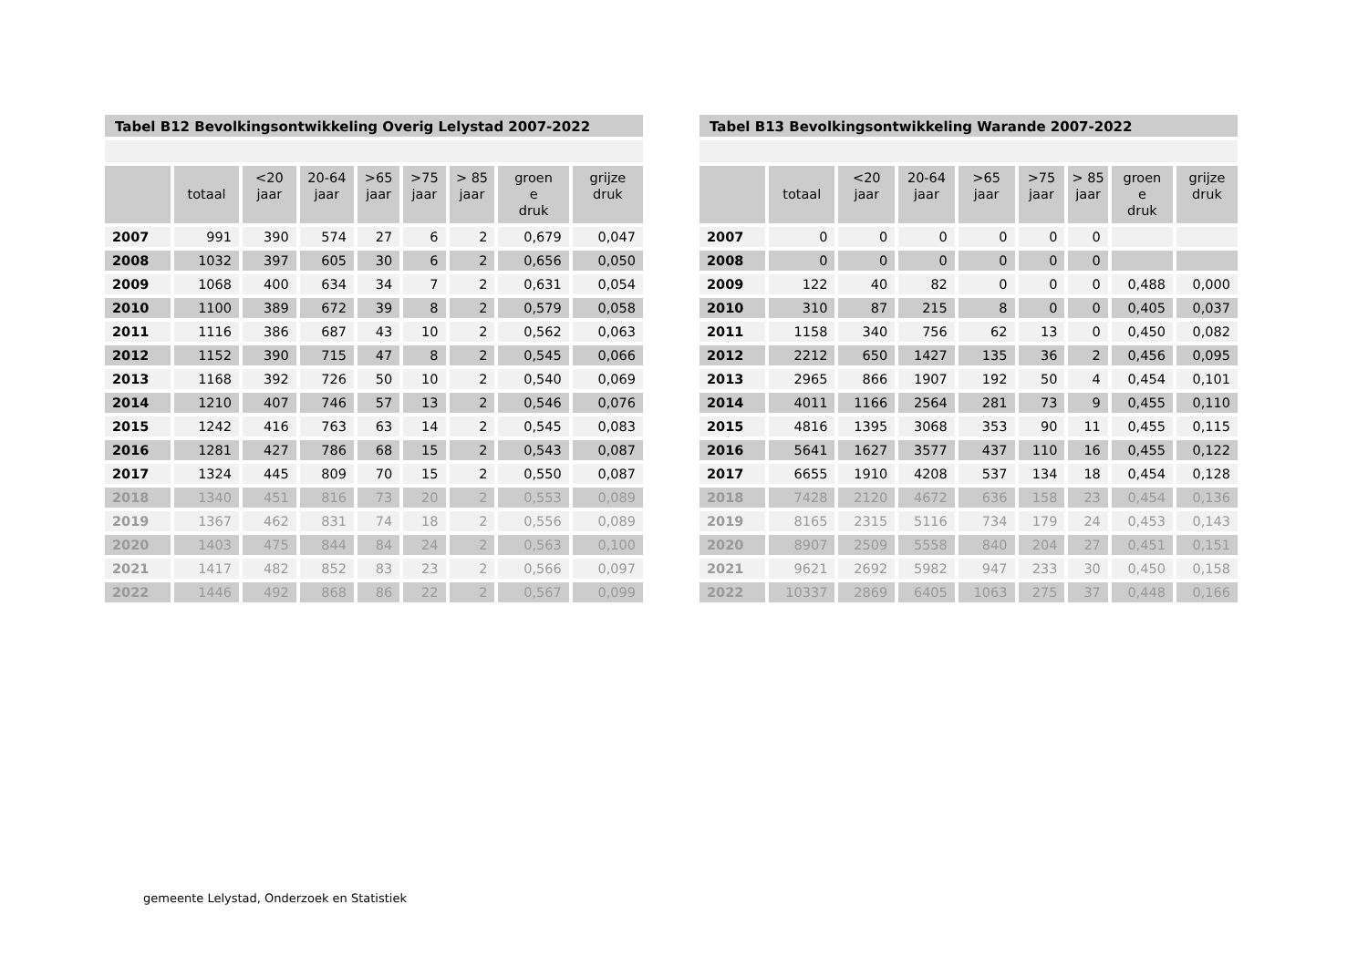Tabel B12 Bevolkingsontwikkeling Overig Lelystad 2007-2022
| | totaal | <20 jaar | 20-64 jaar | >65 jaar | >75 jaar | > 85 jaar | groen e druk | grijze druk |
| --- | --- | --- | --- | --- | --- | --- | --- | --- |
| 2007 | 991 | 390 | 574 | 27 | 6 | 2 | 0,679 | 0,047 |
| 2008 | 1032 | 397 | 605 | 30 | 6 | 2 | 0,656 | 0,050 |
| 2009 | 1068 | 400 | 634 | 34 | 7 | 2 | 0,631 | 0,054 |
| 2010 | 1100 | 389 | 672 | 39 | 8 | 2 | 0,579 | 0,058 |
| 2011 | 1116 | 386 | 687 | 43 | 10 | 2 | 0,562 | 0,063 |
| 2012 | 1152 | 390 | 715 | 47 | 8 | 2 | 0,545 | 0,066 |
| 2013 | 1168 | 392 | 726 | 50 | 10 | 2 | 0,540 | 0,069 |
| 2014 | 1210 | 407 | 746 | 57 | 13 | 2 | 0,546 | 0,076 |
| 2015 | 1242 | 416 | 763 | 63 | 14 | 2 | 0,545 | 0,083 |
| 2016 | 1281 | 427 | 786 | 68 | 15 | 2 | 0,543 | 0,087 |
| 2017 | 1324 | 445 | 809 | 70 | 15 | 2 | 0,550 | 0,087 |
| 2018 | 1340 | 451 | 816 | 73 | 20 | 2 | 0,553 | 0,089 |
| 2019 | 1367 | 462 | 831 | 74 | 18 | 2 | 0,556 | 0,089 |
| 2020 | 1403 | 475 | 844 | 84 | 24 | 2 | 0,563 | 0,100 |
| 2021 | 1417 | 482 | 852 | 83 | 23 | 2 | 0,566 | 0,097 |
| 2022 | 1446 | 492 | 868 | 86 | 22 | 2 | 0,567 | 0,099 |
Tabel B13 Bevolkingsontwikkeling Warande 2007-2022
| | totaal | <20 jaar | 20-64 jaar | >65 jaar | >75 jaar | > 85 jaar | groen e druk | grijze druk |
| --- | --- | --- | --- | --- | --- | --- | --- | --- |
| 2007 | 0 | 0 | 0 | 0 | 0 | 0 | | |
| 2008 | 0 | 0 | 0 | 0 | 0 | 0 | | |
| 2009 | 122 | 40 | 82 | 0 | 0 | 0 | 0,488 | 0,000 |
| 2010 | 310 | 87 | 215 | 8 | 0 | 0 | 0,405 | 0,037 |
| 2011 | 1158 | 340 | 756 | 62 | 13 | 0 | 0,450 | 0,082 |
| 2012 | 2212 | 650 | 1427 | 135 | 36 | 2 | 0,456 | 0,095 |
| 2013 | 2965 | 866 | 1907 | 192 | 50 | 4 | 0,454 | 0,101 |
| 2014 | 4011 | 1166 | 2564 | 281 | 73 | 9 | 0,455 | 0,110 |
| 2015 | 4816 | 1395 | 3068 | 353 | 90 | 11 | 0,455 | 0,115 |
| 2016 | 5641 | 1627 | 3577 | 437 | 110 | 16 | 0,455 | 0,122 |
| 2017 | 6655 | 1910 | 4208 | 537 | 134 | 18 | 0,454 | 0,128 |
| 2018 | 7428 | 2120 | 4672 | 636 | 158 | 23 | 0,454 | 0,136 |
| 2019 | 8165 | 2315 | 5116 | 734 | 179 | 24 | 0,453 | 0,143 |
| 2020 | 8907 | 2509 | 5558 | 840 | 204 | 27 | 0,451 | 0,151 |
| 2021 | 9621 | 2692 | 5982 | 947 | 233 | 30 | 0,450 | 0,158 |
| 2022 | 10337 | 2869 | 6405 | 1063 | 275 | 37 | 0,448 | 0,166 |
gemeente Lelystad, Onderzoek en Statistiek